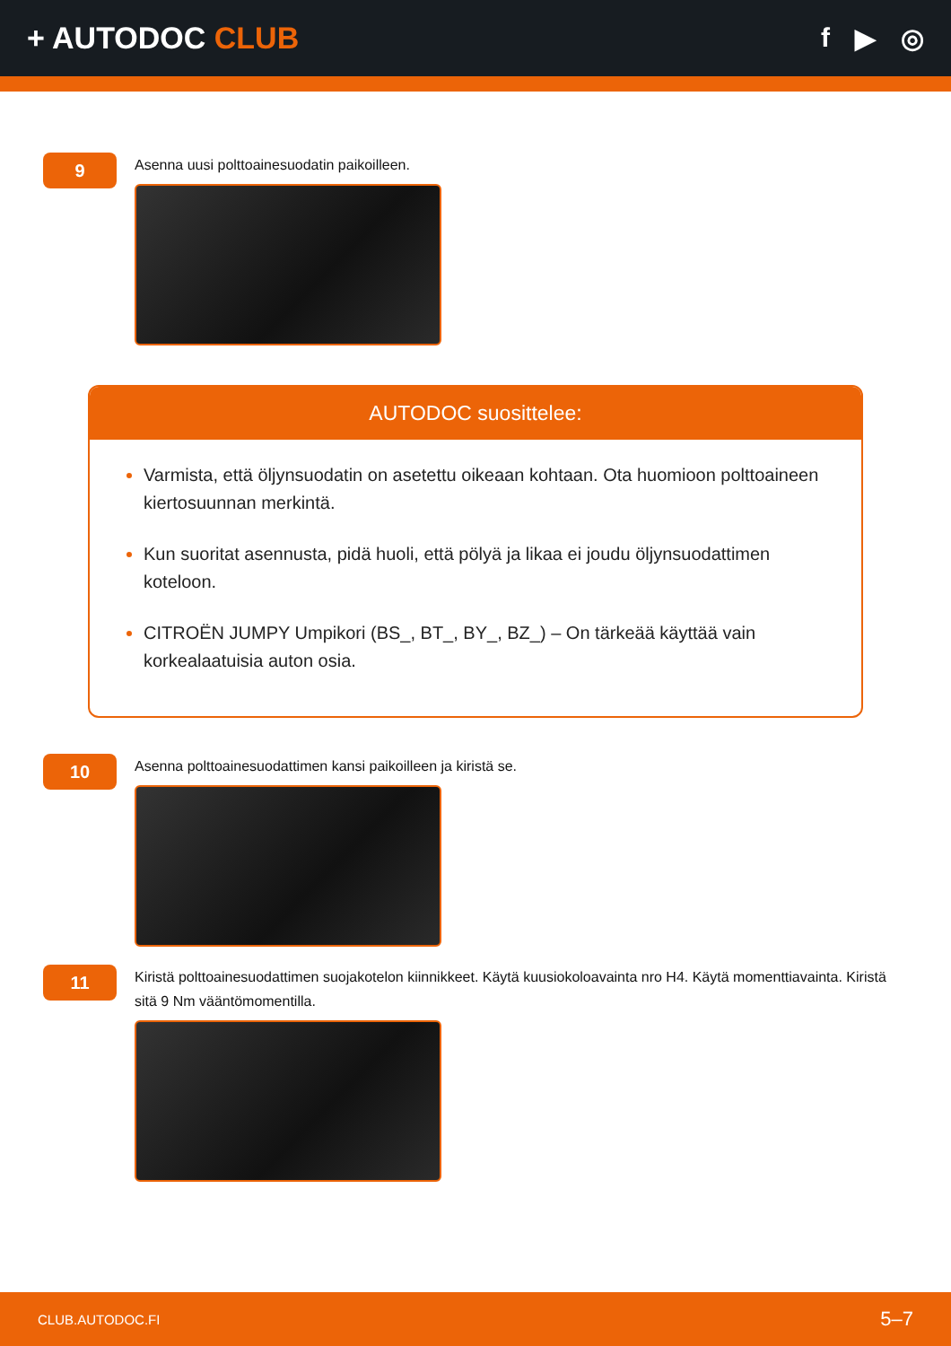+ AUTODOC CLUB f ▶ ◎
9
Asenna uusi polttoainesuodatin paikoilleen.
AUTODOC suosittelee:
Varmista, että öljynsuodatin on asetettu oikeaan kohtaan. Ota huomioon polttoaineen kiertosuunnan merkintä.
Kun suoritat asennusta, pidä huoli, että pölyä ja likaa ei joudu öljynsuodattimen koteloon.
CITROËN JUMPY Umpikori (BS_, BT_, BY_, BZ_) – On tärkeää käyttää vain korkealaatuisia auton osia.
10
Asenna polttoainesuodattimen kansi paikoilleen ja kiristä se.
11
Kiristä polttoainesuodattimen suojakotelon kiinnikkeet. Käytä kuusiokoloavainta nro H4. Käytä momenttiavainta. Kiristä sitä 9 Nm vääntömomentilla.
CLUB.AUTODOC.FI 5–7